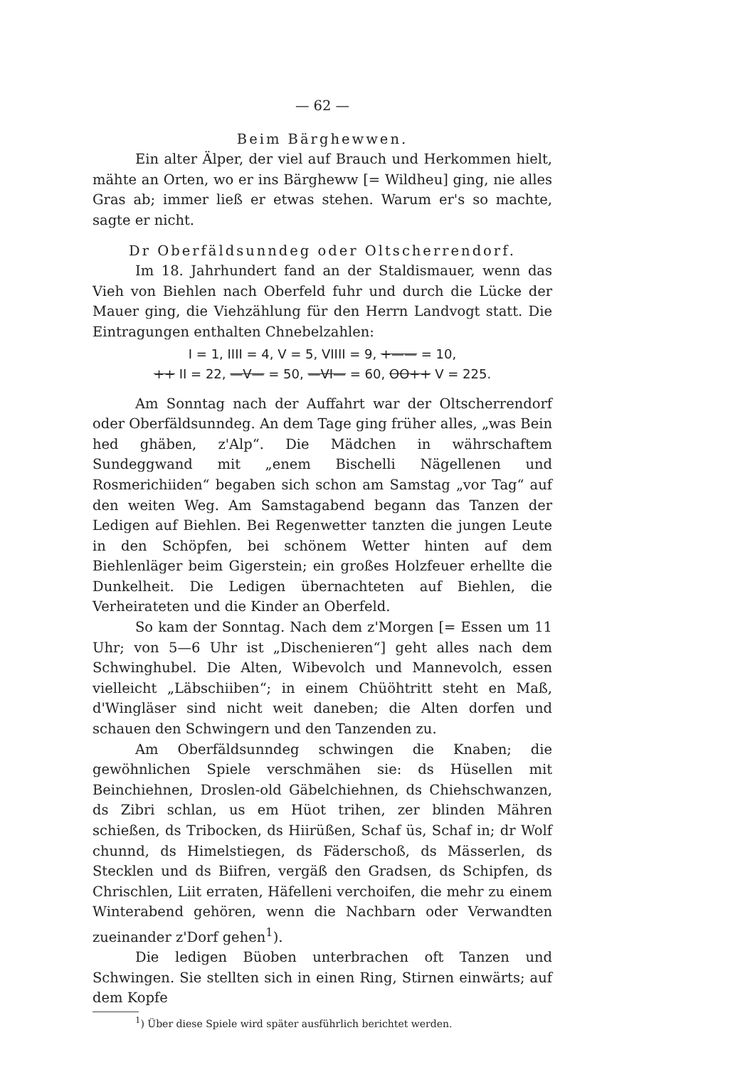— 62 —
Beim Bärghewwen.
Ein alter Älper, der viel auf Brauch und Herkommen hielt, mähte an Orten, wo er ins Bärgheww [= Wildheu] ging, nie alles Gras ab; immer ließ er etwas stehen. Warum er's so machte, sagte er nicht.
Dr Oberfäldsunndeg oder Oltscherrendorf.
Im 18. Jahrhundert fand an der Staldismauer, wenn das Vieh von Biehlen nach Oberfeld fuhr und durch die Lücke der Mauer ging, die Viehzählung für den Herrn Landvogt statt. Die Eintragungen enthalten Chnebelzahlen:
I = 1, IIII = 4, V = 5, VIIII = 9, +—— = 10,
++ II = 22, —V— = 50, —VI— = 60, OO++ V = 225.
Am Sonntag nach der Auffahrt war der Oltscherrendorf oder Oberfäldsunndeg. An dem Tage ging früher alles, „was Bein hed ghäben, z'Alp“. Die Mädchen in währschaftem Sundeggwand mit „enem Bischelli Nägellenen und Rosmerichiiden“ begaben sich schon am Samstag „vor Tag“ auf den weiten Weg. Am Samstagabend begann das Tanzen der Ledigen auf Biehlen. Bei Regenwetter tanzten die jungen Leute in den Schöpfen, bei schönem Wetter hinten auf dem Biehlenläger beim Gigerstein; ein großes Holzfeuer erhellte die Dunkelheit. Die Ledigen übernachteten auf Biehlen, die Verheirateten und die Kinder an Oberfeld.
So kam der Sonntag. Nach dem z'Morgen [= Essen um 11 Uhr; von 5—6 Uhr ist „Dischenieren“] geht alles nach dem Schwinghubel. Die Alten, Wibevolch und Mannevolch, essen vielleicht „Läbschiiben“; in einem Chüöhtritt steht en Maß, d'Wingläser sind nicht weit daneben; die Alten dorfen und schauen den Schwingern und den Tanzenden zu.
Am Oberfäldsunndeg schwingen die Knaben; die gewöhnlichen Spiele verschmähen sie: ds Hüsellen mit Beinchiehnen, Droslen-old Gäbelchiehnen, ds Chiehschwanzen, ds Zibri schlan, us em Hüot trihen, zer blinden Mähren schießen, ds Tribocken, ds Hiirüßen, Schaf üs, Schaf in; dr Wolf chunnd, ds Himelstiegen, ds Fäderschoß, ds Mässerlen, ds Stecklen und ds Biifren, vergäß den Gradsen, ds Schipfen, ds Chrischlen, Liit erraten, Häfelleni verchoifen, die mehr zu einem Winterabend gehören, wenn die Nachbarn oder Verwandten zueinander z'Dorf gehen<sup>1</sup>).
Die ledigen Büoben unterbrachen oft Tanzen und Schwingen. Sie stellten sich in einen Ring, Stirnen einwärts; auf dem Kopfe
<sup>1</sup>) Über diese Spiele wird später ausführlich berichtet werden.